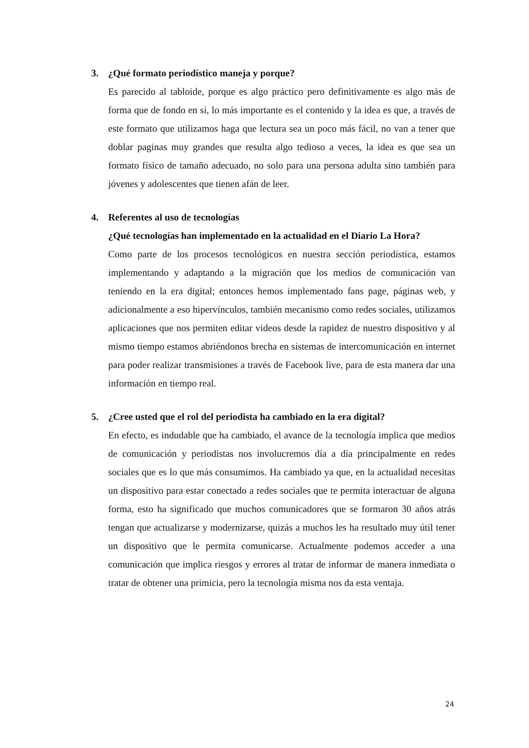3. ¿Qué formato periodístico maneja y porque?
Es parecido al tabloide, porque es algo práctico pero definitivamente es algo más de forma que de fondo en sí, lo más importante es el contenido y la idea es que, a través de este formato que utilizamos haga que lectura sea un poco más fácil, no van a tener que doblar paginas muy grandes que resulta algo tedioso a veces, la idea es que sea un formato físico de tamaño adecuado, no solo para una persona adulta sino también para jóvenes y adolescentes que tienen afán de leer.
4. Referentes al uso de tecnologías
¿Qué tecnologías han implementado en la actualidad en el Diario La Hora?
Como parte de los procesos tecnológicos en nuestra sección periodística, estamos implementando y adaptando a la migración que los medios de comunicación van teniendo en la era digital; entonces hemos implementado fans page, páginas web, y adicionalmente a eso hipervínculos, también mecanismo como redes sociales, utilizamos aplicaciones que nos permiten editar videos desde la rapidez de nuestro dispositivo y al mismo tiempo estamos abriéndonos brecha en sistemas de intercomunicación en internet para poder realizar transmisiones a través de Facebook live, para de esta manera dar una información en tiempo real.
5. ¿Cree usted que el rol del periodista ha cambiado en la era digital?
En efecto, es indudable que ha cambiado, el avance de la tecnología implica que medios de comunicación y periodistas nos involucremos día a día principalmente en redes sociales que es lo que más consumimos. Ha cambiado ya que, en la actualidad necesitas un dispositivo para estar conectado a redes sociales que te permita interactuar de alguna forma, esto ha significado que muchos comunicadores que se formaron 30 años atrás tengan que actualizarse y modernizarse, quizás a muchos les ha resultado muy útil tener un dispositivo que le permita comunicarse. Actualmente podemos acceder a una comunicación que implica riesgos y errores al tratar de informar de manera inmediata o tratar de obtener una primicia, pero la tecnología misma nos da esta ventaja.
24